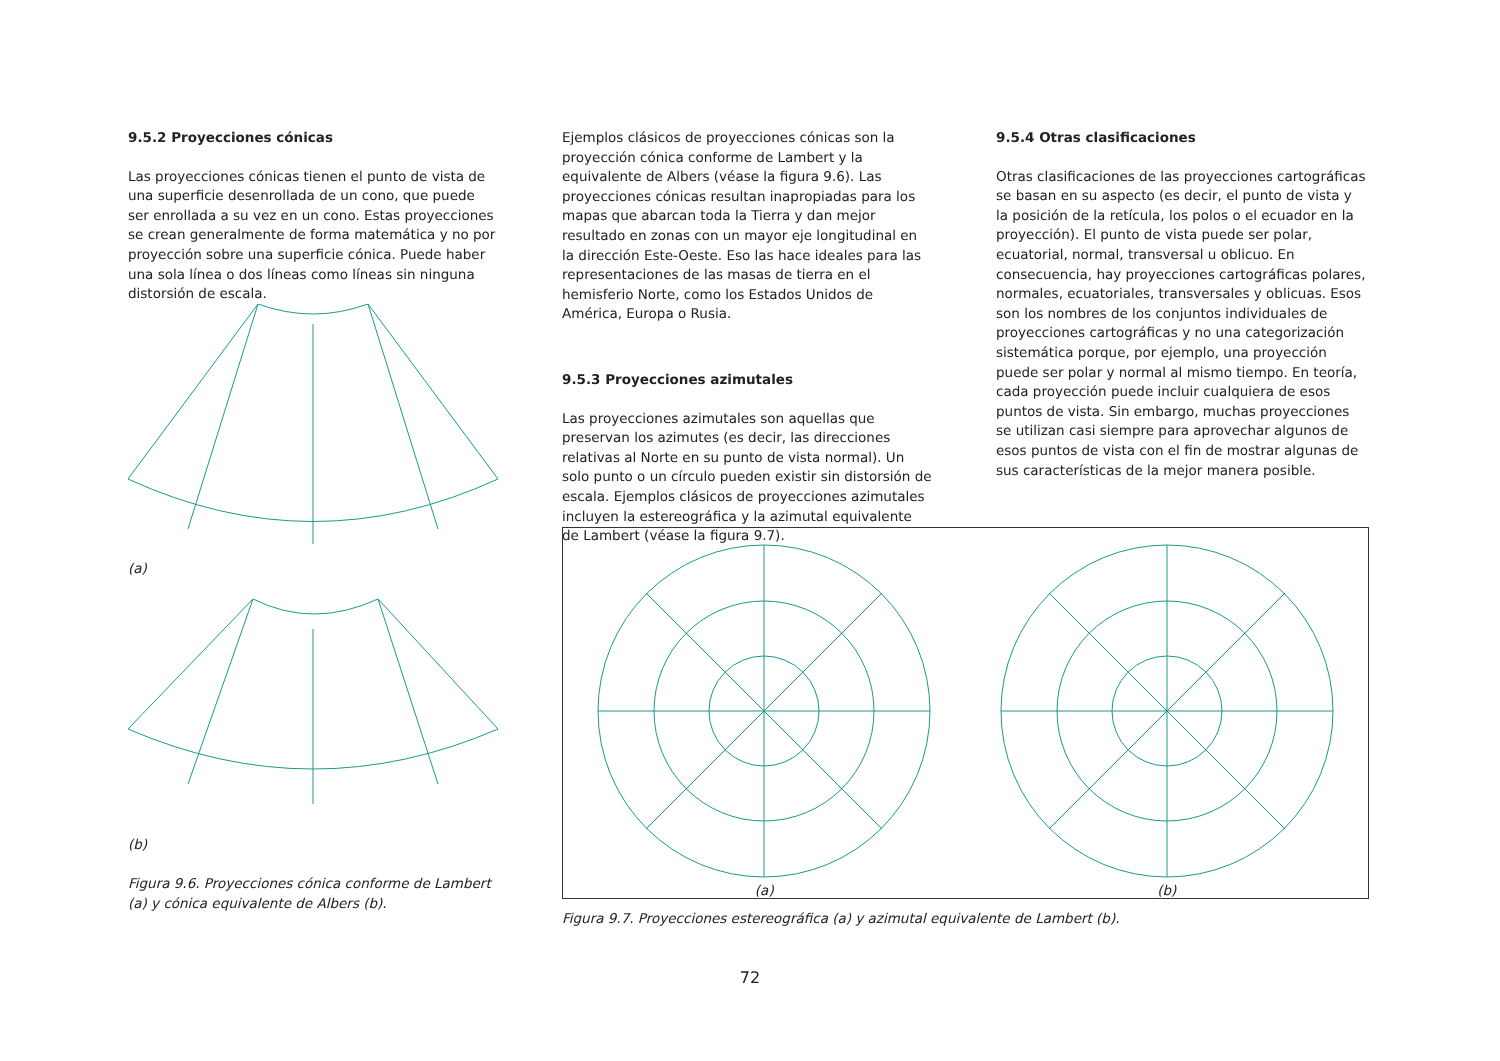9.5.2 Proyecciones cónicas
Las proyecciones cónicas tienen el punto de vista de una superficie desenrollada de un cono, que puede ser enrollada a su vez en un cono. Estas proyecciones se crean generalmente de forma matemática y no por proyección sobre una superficie cónica. Puede haber una sola línea o dos líneas como líneas sin ninguna distorsión de escala.
(a)
(b)
Figura 9.6. Proyecciones cónica conforme de Lambert (a) y cónica equivalente de Albers (b).
Ejemplos clásicos de proyecciones cónicas son la proyección cónica conforme de Lambert y la equivalente de Albers (véase la figura 9.6). Las proyecciones cónicas resultan inapropiadas para los mapas que abarcan toda la Tierra y dan mejor resultado en zonas con un mayor eje longitudinal en la dirección Este-Oeste. Eso las hace ideales para las representaciones de las masas de tierra en el hemisferio Norte, como los Estados Unidos de América, Europa o Rusia.
9.5.3 Proyecciones azimutales
Las proyecciones azimutales son aquellas que preservan los azimutes (es decir, las direcciones relativas al Norte en su punto de vista normal). Un solo punto o un círculo pueden existir sin distorsión de escala. Ejemplos clásicos de proyecciones azimutales incluyen la estereográfica y la azimutal equivalente de Lambert (véase la figura 9.7).
9.5.4 Otras clasificaciones
Otras clasificaciones de las proyecciones cartográficas se basan en su aspecto (es decir, el punto de vista y la posición de la retícula, los polos o el ecuador en la proyección). El punto de vista puede ser polar, ecuatorial, normal, transversal u oblicuo. En consecuencia, hay proyecciones cartográficas polares, normales, ecuatoriales, transversales y oblicuas. Esos son los nombres de los conjuntos individuales de proyecciones cartográficas y no una categorización sistemática porque, por ejemplo, una proyección puede ser polar y normal al mismo tiempo. En teoría, cada proyección puede incluir cualquiera de esos puntos de vista. Sin embargo, muchas proyecciones se utilizan casi siempre para aprovechar algunos de esos puntos de vista con el fin de mostrar algunas de sus características de la mejor manera posible.
(a)
(b)
Figura 9.7. Proyecciones estereográfica (a) y azimutal equivalente de Lambert (b).
72